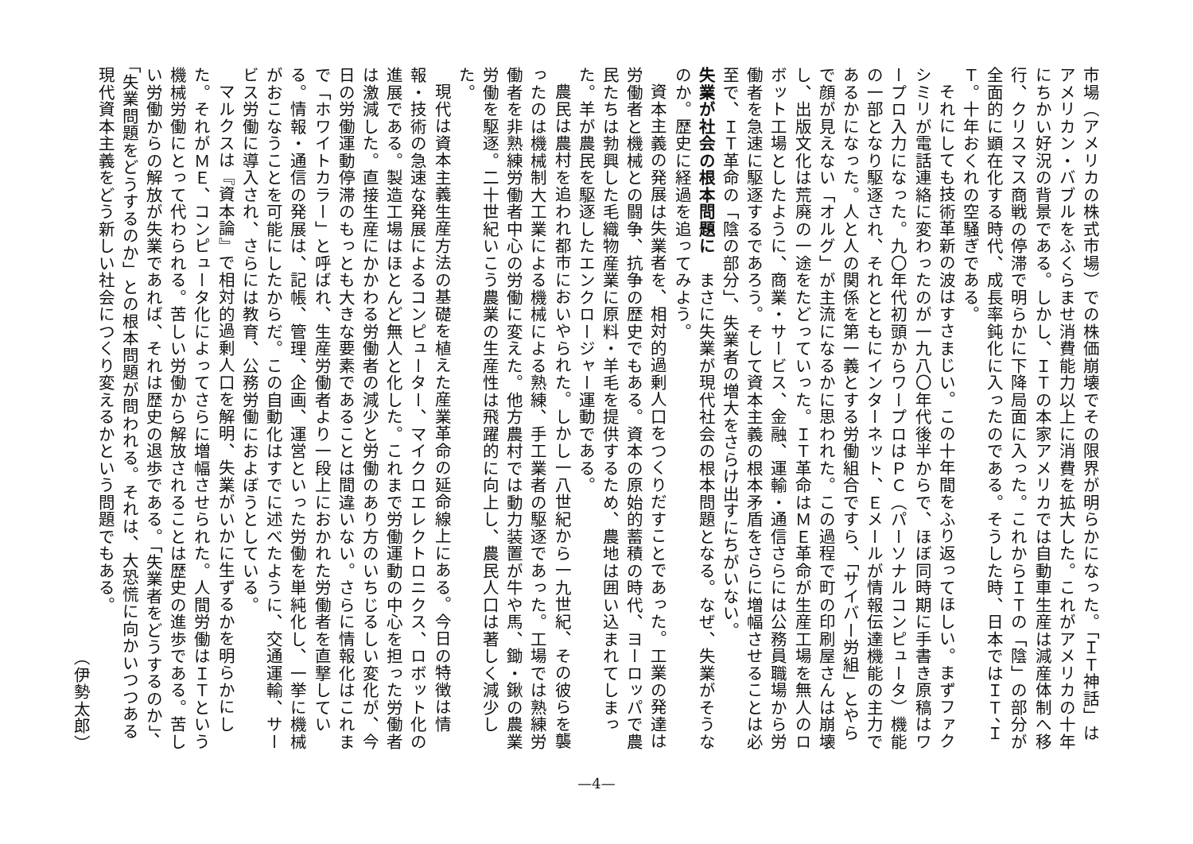市場（アメリカの株式市場）での株価崩壊でその限界が明らかになった。「ＩＴ神話」はアメリカン・バブルをふくらませ消費能力以上に消費を拡大した。これがアメリカの十年にちかい好況の背景である。しかし、ＩＴの本家アメリカでは自動車生産は減産体制へ移行、クリスマス商戦の停滞で明らかに下降局面に入った。これからＩＴの「陰」の部分が全面的に顕在化する時代、成長率鈍化に入ったのである。そうした時、日本ではＩＴ、ＩＴ。十年おくれの空騒ぎである。
それにしても技術革新の波はすさまじい。この十年間をふり返ってほしい。まずファクシミリが電話連絡に変わったのが一九八〇年代後半からで、ほぼ同時期に手書き原稿はワープロ入力になった。九〇年代初頭からワープロはＰＣ（パーソナルコンピュータ）機能の一部となり駆逐され、それとともにインターネット、Ｅメールが情報伝達機能の主力であるかになった。人と人の関係を第一義とする労働組合ですら、「サイバー労組」とやらで顔が見えない「オルグ」が主流になるかに思われた。この過程で町の印刷屋さんは崩壊し、出版文化は荒廃の一途をたどっていった。ＩＴ革命はＭＥ革命が生産工場を無人のロボット工場としたように、商業・サービス、金融、運輸・通信さらには公務員職場から労働者を急速に駆逐するであろう。そして資本主義の根本矛盾をさらに増幅させることは必至で、ＩＴ革命の「陰の部分」、失業者の増大をさらけ出すにちがいない。
失業が社会の根本問題に　まさに失業が現代社会の根本問題となる。なぜ、失業がそうなのか。歴史に経過を追ってみよう。
資本主義の発展は失業者を、相対的過剰人口をつくりだすことであった。工業の発達は労働者と機械との闘争、抗争の歴史でもある。資本の原始的蓄積の時代、ヨーロッパで農民たちは勃興した毛織物産業に原料・羊毛を提供するため、農地は囲い込まれてしまった。羊が農民を駆逐したエンクロージャー運動である。
農民は農村を追われ都市においやられた。しかし一八世紀から一九世紀、その彼らを襲ったのは機械制大工業による機械による熟練、手工業者の駆逐であった。工場では熟練労働者を非熟練労働者中心の労働に変えた。他方農村では動力装置が牛や馬、鋤・鍬の農業労働を駆逐。二十世紀いこう農業の生産性は飛躍的に向上し、農民人口は著しく減少した。
現代は資本主義生産方法の基礎を植えた産業革命の延命線上にある。今日の特徴は情報・技術の急速な発展によるコンピューター、マイクロエレクトロニクス、ロボット化の進展である。製造工場はほとんど無人と化した。これまで労働運動の中心を担った労働者は激減した。直接生産にかかわる労働者の減少と労働のあり方のいちじるしい変化が、今日の労働運動停滞のもっとも大きな要素であることは間違いない。さらに情報化はこれまで「ホワイトカラー」と呼ばれ、生産労働者より一段上におかれた労働者を直撃している。情報・通信の発展は、記帳、管理、企画、運営といった労働を単純化し、一挙に機械がおこなうことを可能にしたからだ。この自動化はすでに述べたように、交通運輸、サービス労働に導入され、さらには教育、公務労働におよぼうとしている。
マルクスは『資本論』で相対的過剰人口を解明、失業がいかに生ずるかを明らかにした。それがＭＥ、コンピュータ化によってさらに増幅させられた。人間労働はＩＴという機械労働にとって代わられる。苦しい労働から解放されることは歴史の進歩である。苦しい労働からの解放が失業であれば、それは歴史の退歩である。「失業者をどうするのか」、「失業問題をどうするのか」との根本問題が問われる。それは、大恐慌に向かいつつある現代資本主義をどう新しい社会につくり変えるかという問題でもある。
（伊勢太郎）
—4—